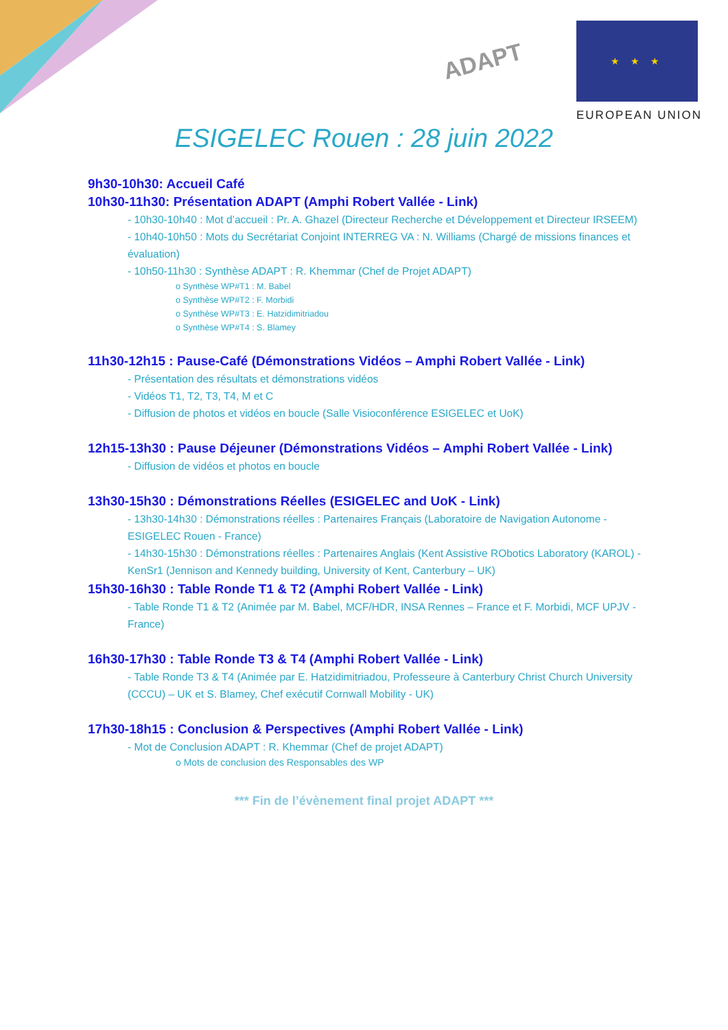ADAPT
★ ★ ★
EUROPEAN UNION
ESIGELEC Rouen : 28 juin 2022
9h30-10h30: Accueil Café
10h30-11h30: Présentation ADAPT (Amphi Robert Vallée - Link)
- 10h30-10h40 : Mot d’accueil : Pr. A. Ghazel (Directeur Recherche et Développement et Directeur IRSEEM)
- 10h40-10h50 : Mots du Secrétariat Conjoint INTERREG VA : N. Williams (Chargé de missions finances et évaluation)
- 10h50-11h30 : Synthèse ADAPT : R. Khemmar (Chef de Projet ADAPT)
o Synthèse WP#T1 : M. Babel
o Synthèse WP#T2 : F. Morbidi
o Synthèse WP#T3 : E. Hatzidimitriadou
o Synthèse WP#T4 : S. Blamey
11h30-12h15 : Pause-Café (Démonstrations Vidéos – Amphi Robert Vallée - Link)
- Présentation des résultats et démonstrations vidéos
- Vidéos T1, T2, T3, T4, M et C
- Diffusion de photos et vidéos en boucle (Salle Visioconférence ESIGELEC et UoK)
12h15-13h30 : Pause Déjeuner (Démonstrations Vidéos – Amphi Robert Vallée - Link)
- Diffusion de vidéos et photos en boucle
13h30-15h30 : Démonstrations Réelles (ESIGELEC and UoK - Link)
- 13h30-14h30 : Démonstrations réelles : Partenaires Français (Laboratoire de Navigation Autonome - ESIGELEC Rouen - France)
- 14h30-15h30 : Démonstrations réelles : Partenaires Anglais (Kent Assistive RObotics Laboratory (KAROL) - KenSr1 (Jennison and Kennedy building, University of Kent, Canterbury – UK)
15h30-16h30 : Table Ronde T1 & T2 (Amphi Robert Vallée - Link)
- Table Ronde T1 & T2 (Animée par M. Babel, MCF/HDR, INSA Rennes – France et F. Morbidi, MCF UPJV - France)
16h30-17h30 : Table Ronde T3 & T4 (Amphi Robert Vallée - Link)
- Table Ronde T3 & T4 (Animée par E. Hatzidimitriadou, Professeure à Canterbury Christ Church University (CCCU) – UK et S. Blamey, Chef exécutif Cornwall Mobility - UK)
17h30-18h15 : Conclusion & Perspectives (Amphi Robert Vallée - Link)
- Mot de Conclusion ADAPT : R. Khemmar (Chef de projet ADAPT)
o Mots de conclusion des Responsables des WP
*** Fin de l’évènement final projet ADAPT ***